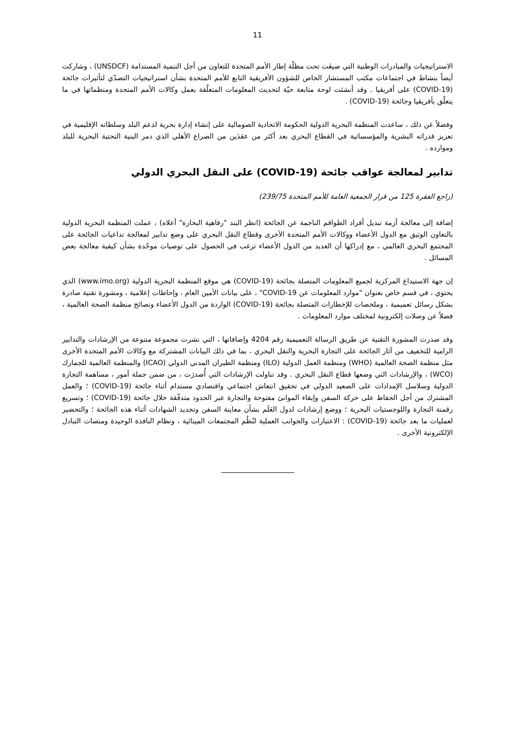11
الاستراتيجيات والمبادرات الوطنية التي صيغَت تحت مظلّة إطار الأمم المتحدة للتعاون من أجل التنمية المستدامة (UNSDCF) ، وشاركت أيضاً بنشاط في اجتماعات مكتب المستشار الخاص للشؤون الأفريقية التابع للأمم المتحدة بشأن استراتيجيات التصدّي لتأثيرات جائحة (COVID-19) على أفريقيا . وقد أنشئت لوحة متابعة حيّة لتحديث المعلومات المتعلّقة بعمل وكالات الأمم المتحدة ومنظماتها في ما يتعلّق بأفريقيا وجائحة (COVID-19) .
وفضلاً عن ذلك ، ساعدت المنظمة البحرية الدولية الحكومة الاتحادية الصومالية على إنشاء إدارة بحرية لدعم البلد وسلطاته الإقليمية في تعزيز قدراته البشرية والمؤسساتية في القطاع البحري بعد أكثر من عقدَين من الصراع الأهلي الذي دمر البنية التحتية البحرية للبلد وموارده .
تدابير لمعالجة عواقب جائحة (COVID-19) على النقل البحري الدولي
(راجع الفقرة 125 من قرار الجمعية العامة للأمم المتحدة 239/75)
إضافة إلى معالجة أزمة تبديل أفراد الطواقم الناجمة عن الجائحة (انظر البند "رفاهية البحارة" أعلاه) ، عملت المنظمة البحرية الدولية بالتعاون الوثيق مع الدول الأعضاء ووكالات الأمم المتحدة الأخرى وقطاع النقل البحري على وضع تدابير لمعالجة تداعيات الجائحة على المجتمع البحري العالمي ، مع إدراكها أن العديد من الدول الأعضاء ترغب في الحصول على توصيات موحّدة بشأن كيفية معالجة بعض المسائل .
إن جهة الاستيداع المركزية لجميع المعلومات المتصلة بجائحة (COVID-19) هي موقع المنظمة البحرية الدولية (www.imo.org) الذي يحتوي ، في قسم خاص بعنوان "موارد المعلومات عن COVID-19" ، على بيانات الأمين العام ، وإحاطات إعلامية ، ومشورة تقنية صادرة بشكل رسائل تعميمية ، وملخصات للإخطارات المتصلة بجائحة (COVID-19) الواردة من الدول الأعضاء ونصائح منظمة الصحة العالمية ، فضلاً عن وصلات إلكترونية لمختلف موارد المعلومات .
وقد صدرت المشورة التقنية عن طريق الرسالة التعميمية رقم 4204 وإضافاتها ، التي نشرت مجموعة متنوعة من الإرشادات والتدابير الرامية للتخفيف من آثار الجائحة على التجارة البحرية والنقل البحري ، بما في ذلك البيانات المشتركة مع وكالات الأمم المتحدة الأخرى مثل منظمة الصحة العالمية (WHO) ومنظمة العمل الدولية (ILO) ومنظمة الطيران المدني الدولي (ICAO) والمنظمة العالمية للجمارك (WCO) ، والإرشادات التي وضعها قطاع النقل البحري . وقد تناولت الإرشادات التي أُصدرَت ، من ضمن جملة أمور ، مساهمة التجارة الدولية وسلاسل الإمدادات على الصعيد الدولي في تحقيق انتعاش اجتماعي واقتصادي مستدام أثناء جائحة (COVID-19) ؛ والعمل المشترك من أجل الحفاظ على حركة السفن وإبقاء الموانئ مفتوحة والتجارة عبر الحدود متدفّقة خلال جائحة (COVID-19) ؛ وتسريع رقمنة التجارة واللوجستيات البحرية ؛ ووضع إرشادات لدول العَلَم بشأن معاينة السفن وتجديد الشهادات أثناء هذه الجائحة ؛ والتحضير لعمليات ما بعد جائحة (COVID-19) : الاعتبارات والجوانب العملية لنُظُم المجتمعات المينائية ، ونظام النافذة الوحيدة ومنصات التبادل الإلكترونية الأخرى .